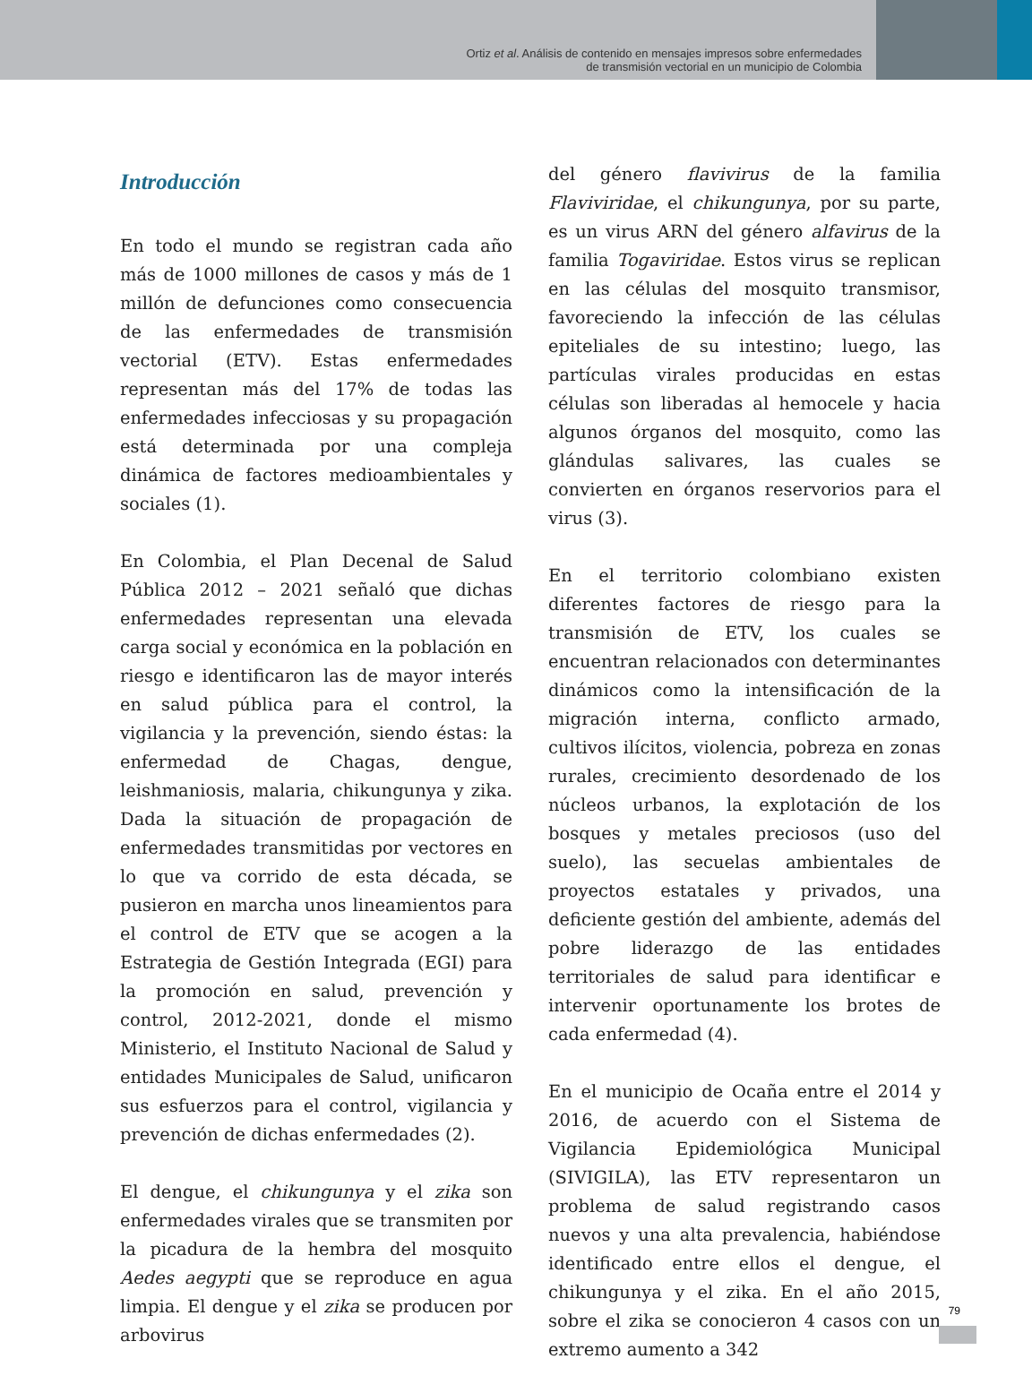Ortiz et al. Análisis de contenido en mensajes impresos sobre enfermedades
de transmisión vectorial en un municipio de Colombia
Introducción
En todo el mundo se registran cada año más de 1000 millones de casos y más de 1 millón de defunciones como consecuencia de las enfermedades de transmisión vectorial (ETV). Estas enfermedades representan más del 17% de todas las enfermedades infecciosas y su propagación está determinada por una compleja dinámica de factores medioambientales y sociales (1).
En Colombia, el Plan Decenal de Salud Pública 2012 – 2021 señaló que dichas enfermedades representan una elevada carga social y económica en la población en riesgo e identificaron las de mayor interés en salud pública para el control, la vigilancia y la prevención, siendo éstas: la enfermedad de Chagas, dengue, leishmaniosis, malaria, chikungunya y zika. Dada la situación de propagación de enfermedades transmitidas por vectores en lo que va corrido de esta década, se pusieron en marcha unos lineamientos para el control de ETV que se acogen a la Estrategia de Gestión Integrada (EGI) para la promoción en salud, prevención y control, 2012-2021, donde el mismo Ministerio, el Instituto Nacional de Salud y entidades Municipales de Salud, unificaron sus esfuerzos para el control, vigilancia y prevención de dichas enfermedades (2).
El dengue, el chikungunya y el zika son enfermedades virales que se transmiten por la picadura de la hembra del mosquito Aedes aegypti que se reproduce en agua limpia. El dengue y el zika se producen por arbovirus
del género flavivirus de la familia Flaviviridae, el chikungunya, por su parte, es un virus ARN del género alfavirus de la familia Togaviridae. Estos virus se replican en las células del mosquito transmisor, favoreciendo la infección de las células epiteliales de su intestino; luego, las partículas virales producidas en estas células son liberadas al hemocele y hacia algunos órganos del mosquito, como las glándulas salivares, las cuales se convierten en órganos reservorios para el virus (3).
En el territorio colombiano existen diferentes factores de riesgo para la transmisión de ETV, los cuales se encuentran relacionados con determinantes dinámicos como la intensificación de la migración interna, conflicto armado, cultivos ilícitos, violencia, pobreza en zonas rurales, crecimiento desordenado de los núcleos urbanos, la explotación de los bosques y metales preciosos (uso del suelo), las secuelas ambientales de proyectos estatales y privados, una deficiente gestión del ambiente, además del pobre liderazgo de las entidades territoriales de salud para identificar e intervenir oportunamente los brotes de cada enfermedad (4).
En el municipio de Ocaña entre el 2014 y 2016, de acuerdo con el Sistema de Vigilancia Epidemiológica Municipal (SIVIGILA), las ETV representaron un problema de salud registrando casos nuevos y una alta prevalencia, habiéndose identificado entre ellos el dengue, el chikungunya y el zika. En el año 2015, sobre el zika se conocieron 4 casos con un extremo aumento a 342
79